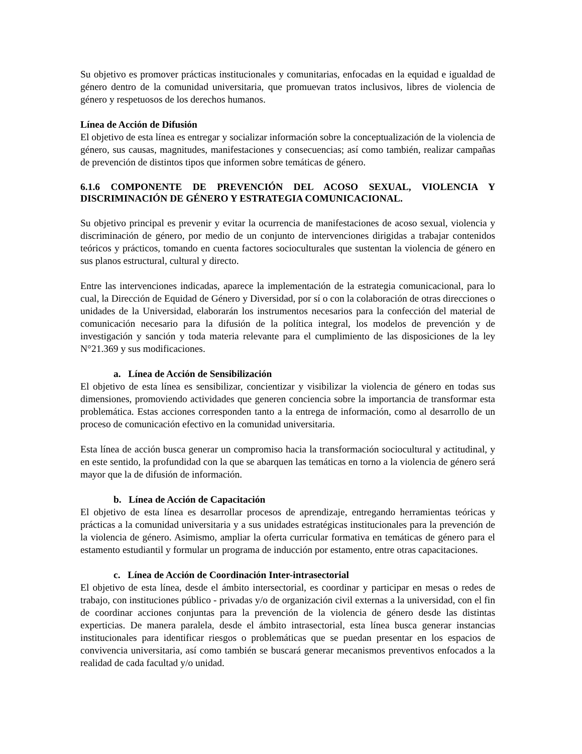Su objetivo es promover prácticas institucionales y comunitarias, enfocadas en la equidad e igualdad de género dentro de la comunidad universitaria, que promuevan tratos inclusivos, libres de violencia de género y respetuosos de los derechos humanos.
Línea de Acción de Difusión
El objetivo de esta línea es entregar y socializar información sobre la conceptualización de la violencia de género, sus causas, magnitudes, manifestaciones y consecuencias; así como también, realizar campañas de prevención de distintos tipos que informen sobre temáticas de género.
6.1.6 COMPONENTE DE PREVENCIÓN DEL ACOSO SEXUAL, VIOLENCIA Y DISCRIMINACIÓN DE GÉNERO Y ESTRATEGIA COMUNICACIONAL.
Su objetivo principal es prevenir y evitar la ocurrencia de manifestaciones de acoso sexual, violencia y discriminación de género, por medio de un conjunto de intervenciones dirigidas a trabajar contenidos teóricos y prácticos, tomando en cuenta factores socioculturales que sustentan la violencia de género en sus planos estructural, cultural y directo.
Entre las intervenciones indicadas, aparece la implementación de la estrategia comunicacional, para lo cual, la Dirección de Equidad de Género y Diversidad, por sí o con la colaboración de otras direcciones o unidades de la Universidad, elaborarán los instrumentos necesarios para la confección del material de comunicación necesario para la difusión de la política integral, los modelos de prevención y de investigación y sanción y toda materia relevante para el cumplimiento de las disposiciones de la ley N°21.369 y sus modificaciones.
a. Línea de Acción de Sensibilización
El objetivo de esta línea es sensibilizar, concientizar y visibilizar la violencia de género en todas sus dimensiones, promoviendo actividades que generen conciencia sobre la importancia de transformar esta problemática. Estas acciones corresponden tanto a la entrega de información, como al desarrollo de un proceso de comunicación efectivo en la comunidad universitaria.
Esta línea de acción busca generar un compromiso hacia la transformación sociocultural y actitudinal, y en este sentido, la profundidad con la que se abarquen las temáticas en torno a la violencia de género será mayor que la de difusión de información.
b. Línea de Acción de Capacitación
El objetivo de esta línea es desarrollar procesos de aprendizaje, entregando herramientas teóricas y prácticas a la comunidad universitaria y a sus unidades estratégicas institucionales para la prevención de la violencia de género. Asimismo, ampliar la oferta curricular formativa en temáticas de género para el estamento estudiantil y formular un programa de inducción por estamento, entre otras capacitaciones.
c. Línea de Acción de Coordinación Inter-intrasectorial
El objetivo de esta línea, desde el ámbito intersectorial, es coordinar y participar en mesas o redes de trabajo, con instituciones público - privadas y/o de organización civil externas a la universidad, con el fin de coordinar acciones conjuntas para la prevención de la violencia de género desde las distintas experticias. De manera paralela, desde el ámbito intrasectorial, esta línea busca generar instancias institucionales para identificar riesgos o problemáticas que se puedan presentar en los espacios de convivencia universitaria, así como también se buscará generar mecanismos preventivos enfocados a la realidad de cada facultad y/o unidad.